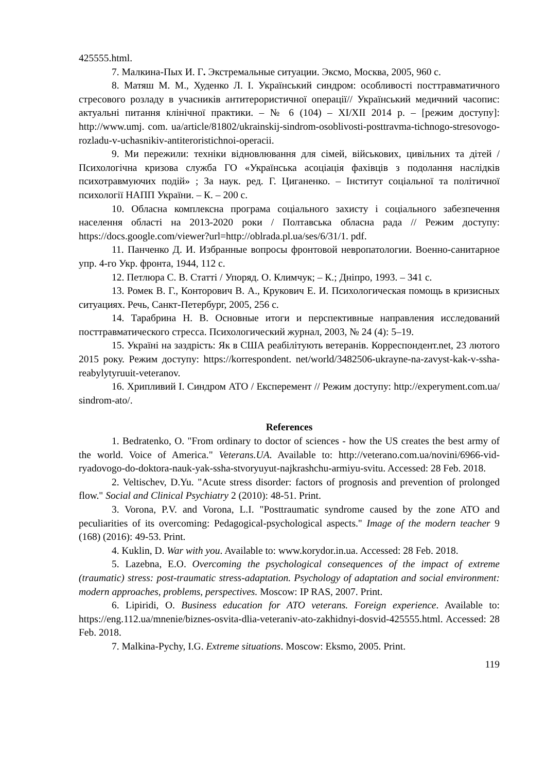425555.html.
7. Малкина-Пых И. Г. Экстремальные ситуации. Эксмо, Москва, 2005, 960 с.
8. Матяш М. М., Худенко Л. І. Український синдром: особливості посттравматичного стресового розладу в учасників антитерористичної операції// Український медичний часопис: актуальні питання клінічної практики. – № 6 (104) – XI/XII 2014 р. – [режим доступу]: http://www.umj. com. ua/article/81802/ukrainskij-sindrom-osoblivosti-posttravma-tichnogo-stresovogo-rozladu-v-uchasnikiv-antiteroristichnoi-operacii.
9. Ми пережили: техніки відновлювання для сімей, військових, цивільних та дітей / Психологічна кризова служба ГО «Українська асоціація фахівців з подолання наслідків психотравмуючих подій» ; За наук. ред. Г. Циганенко. – Інститут соціальної та політичної психології НАПП України. – К. – 200 с.
10. Обласна комплексна програма соціального захисту і соціального забезпечення населення області на 2013-2020 роки / Полтавська обласна рада // Режим доступу: https://docs.google.com/viewer?url=http://oblrada.pl.ua/ses/6/31/1. pdf.
11. Панченко Д. И. Избранные вопросы фронтовой невропатологии. Военно-санитарное упр. 4-го Укр. фронта, 1944, 112 с.
12. Петлюра С. В. Статті / Упоряд. О. Климчук; – К.; Дніпро, 1993. – 341 с.
13. Ромек В. Г., Конторович В. А., Крукович Е. И. Психологическая помощь в кризисных ситуациях. Речь, Санкт-Петербург, 2005, 256 с.
14. Тарабрина Н. В. Основные итоги и перспективные направления исследований посттравматического стресса. Психологический журнал, 2003, № 24 (4): 5–19.
15. Україні на заздрість: Як в США реабілітують ветеранів. Корреспондент.net, 23 лютого 2015 року. Режим доступу: https://korrespondent. net/world/3482506-ukrayne-na-zavyst-kak-v-ssha-reabylytyruuit-veteranov.
16. Хрипливий І. Синдром АТО / Експеремент // Режим доступу: http://experyment.com.ua/ sindrom-ato/.
References
1. Bedratenko, O. "From ordinary to doctor of sciences - how the US creates the best army of the world. Voice of America." Veterans.UA. Available to: http://veterano.com.ua/novini/6966-vid-ryadovogo-do-doktora-nauk-yak-ssha-stvoryuyut-najkrashchu-armiyu-svitu. Accessed: 28 Feb. 2018.
2. Veltischev, D.Yu. "Acute stress disorder: factors of prognosis and prevention of prolonged flow." Social and Clinical Psychiatry 2 (2010): 48-51. Print.
3. Vorona, P.V. and Vorona, L.I. "Posttraumatic syndrome caused by the zone ATO and peculiarities of its overcoming: Pedagogical-psychological aspects." Image of the modern teacher 9 (168) (2016): 49-53. Print.
4. Kuklin, D. War with you. Available to: www.korydor.in.ua. Accessed: 28 Feb. 2018.
5. Lazebna, E.O. Overcoming the psychological consequences of the impact of extreme (traumatic) stress: post-traumatic stress-adaptation. Psychology of adaptation and social environment: modern approaches, problems, perspectives. Moscow: IP RAS, 2007. Print.
6. Lipiridi, O. Business education for ATO veterans. Foreign experience. Available to: https://eng.112.ua/mnenie/biznes-osvita-dlia-veteraniv-ato-zakhidnyi-dosvid-425555.html. Accessed: 28 Feb. 2018.
7. Malkina-Pychy, I.G. Extreme situations. Moscow: Eksmo, 2005. Print.
119